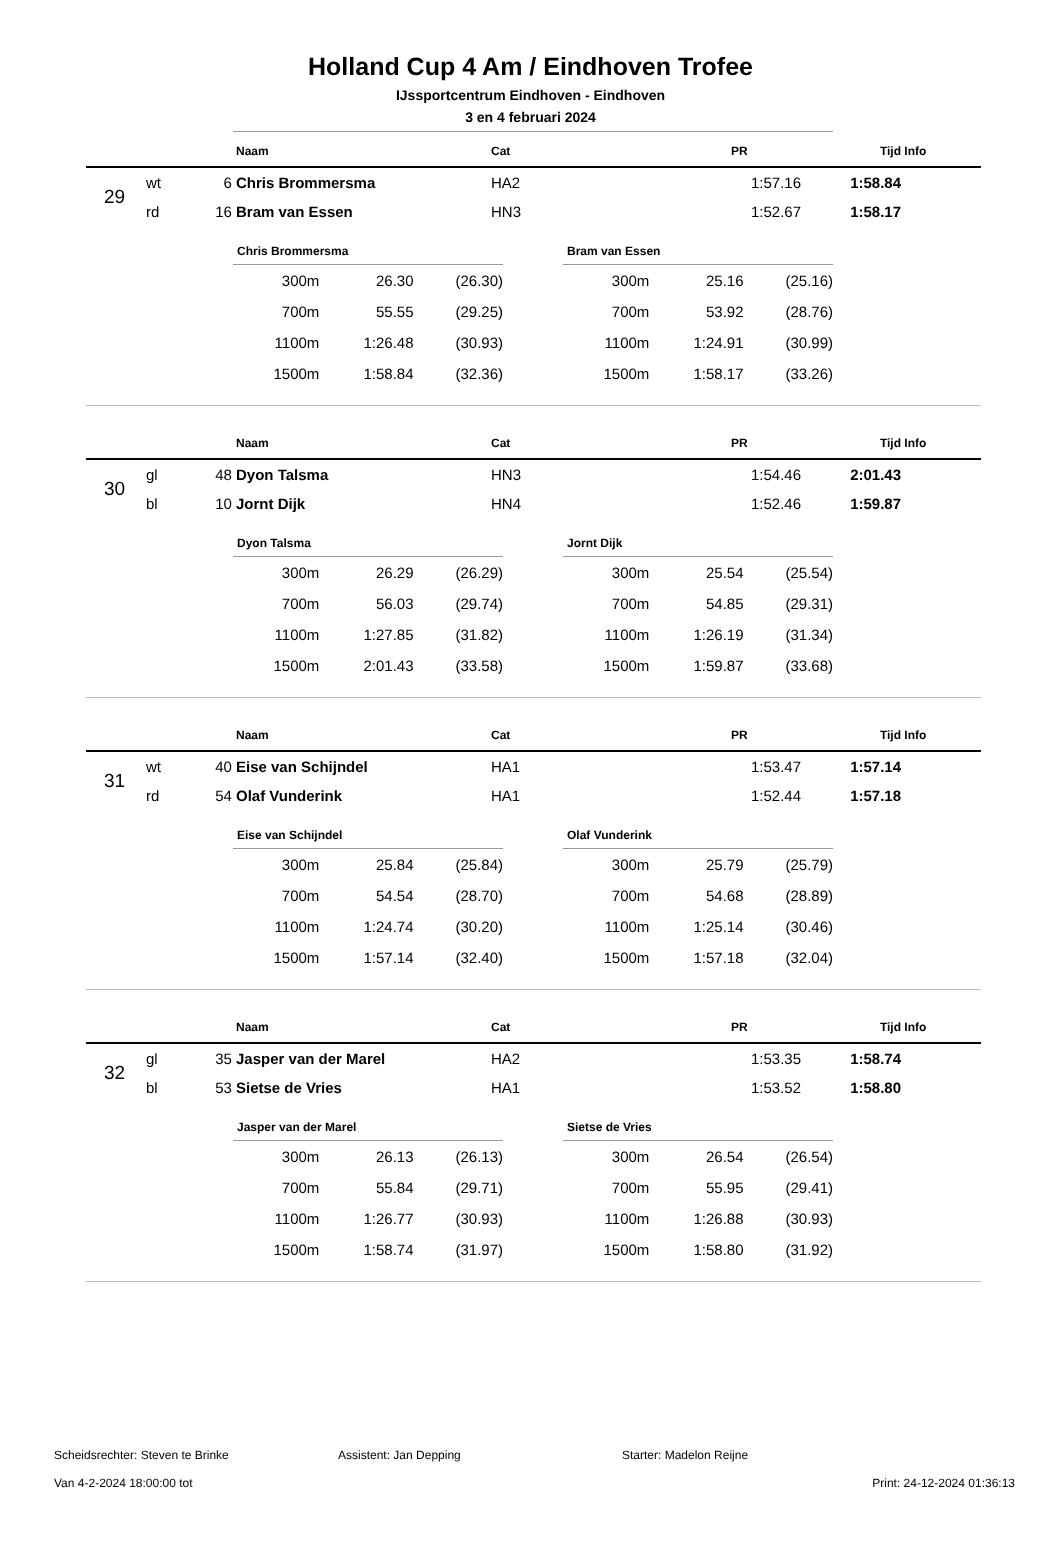Holland Cup 4 Am / Eindhoven Trofee
IJssportcentrum Eindhoven - Eindhoven
3 en 4 februari 2024
| | | | Naam | Cat | PR | Tijd | Info |
| --- | --- | --- | --- | --- | --- | --- | --- |
| 29 | wt | 6 | Chris Brommersma | HA2 | 1:57.16 | 1:58.84 | |
| | rd | 16 | Bram van Essen | HN3 | 1:52.67 | 1:58.17 | |
| Chris Brommersma | | |
| --- | --- | --- |
| 300m | 26.30 | (26.30) |
| 700m | 55.55 | (29.25) |
| 1100m | 1:26.48 | (30.93) |
| 1500m | 1:58.84 | (32.36) |
| Bram van Essen | | |
| --- | --- | --- |
| 300m | 25.16 | (25.16) |
| 700m | 53.92 | (28.76) |
| 1100m | 1:24.91 | (30.99) |
| 1500m | 1:58.17 | (33.26) |
| | | | Naam | Cat | PR | Tijd | Info |
| --- | --- | --- | --- | --- | --- | --- | --- |
| 30 | gl | 48 | Dyon Talsma | HN3 | 1:54.46 | 2:01.43 | |
| | bl | 10 | Jornt Dijk | HN4 | 1:52.46 | 1:59.87 | |
| Dyon Talsma | | |
| --- | --- | --- |
| 300m | 26.29 | (26.29) |
| 700m | 56.03 | (29.74) |
| 1100m | 1:27.85 | (31.82) |
| 1500m | 2:01.43 | (33.58) |
| Jornt Dijk | | |
| --- | --- | --- |
| 300m | 25.54 | (25.54) |
| 700m | 54.85 | (29.31) |
| 1100m | 1:26.19 | (31.34) |
| 1500m | 1:59.87 | (33.68) |
| | | | Naam | Cat | PR | Tijd | Info |
| --- | --- | --- | --- | --- | --- | --- | --- |
| 31 | wt | 40 | Eise van Schijndel | HA1 | 1:53.47 | 1:57.14 | |
| | rd | 54 | Olaf Vunderink | HA1 | 1:52.44 | 1:57.18 | |
| Eise van Schijndel | | |
| --- | --- | --- |
| 300m | 25.84 | (25.84) |
| 700m | 54.54 | (28.70) |
| 1100m | 1:24.74 | (30.20) |
| 1500m | 1:57.14 | (32.40) |
| Olaf Vunderink | | |
| --- | --- | --- |
| 300m | 25.79 | (25.79) |
| 700m | 54.68 | (28.89) |
| 1100m | 1:25.14 | (30.46) |
| 1500m | 1:57.18 | (32.04) |
| | | | Naam | Cat | PR | Tijd | Info |
| --- | --- | --- | --- | --- | --- | --- | --- |
| 32 | gl | 35 | Jasper van der Marel | HA2 | 1:53.35 | 1:58.74 | |
| | bl | 53 | Sietse de Vries | HA1 | 1:53.52 | 1:58.80 | |
| Jasper van der Marel | | |
| --- | --- | --- |
| 300m | 26.13 | (26.13) |
| 700m | 55.84 | (29.71) |
| 1100m | 1:26.77 | (30.93) |
| 1500m | 1:58.74 | (31.97) |
| Sietse de Vries | | |
| --- | --- | --- |
| 300m | 26.54 | (26.54) |
| 700m | 55.95 | (29.41) |
| 1100m | 1:26.88 | (30.93) |
| 1500m | 1:58.80 | (31.92) |
Scheidsrechter: Steven te Brinke Assistent: Jan Depping Starter: Madelon Reijne
Van 4-2-2024 18:00:00 tot Print: 24-12-2024 01:36:13